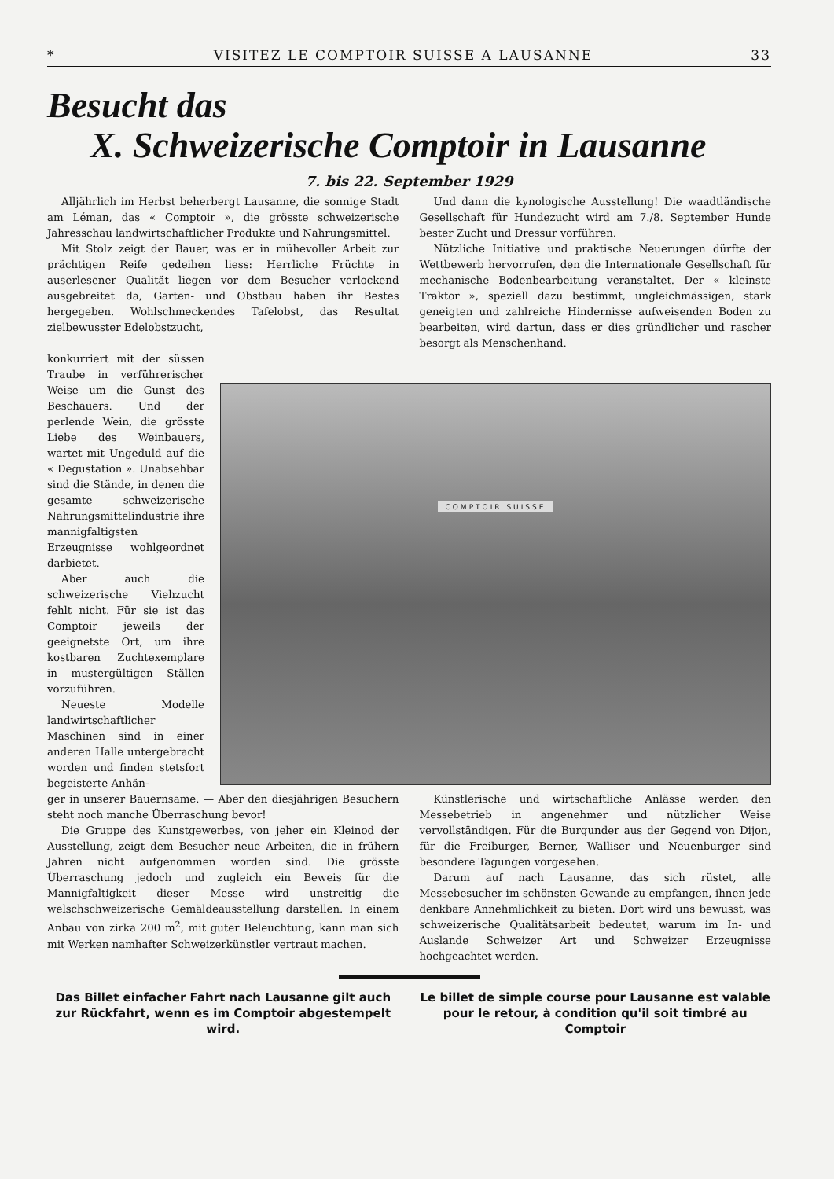* VISITEZ LE COMPTOIR SUISSE A LAUSANNE 33
Besucht das
X. Schweizerische Comptoir in Lausanne
7. bis 22. September 1929
Alljährlich im Herbst beherbergt Lausanne, die sonnige Stadt am Léman, das « Comptoir », die grösste schweizerische Jahresschau landwirtschaftlicher Produkte und Nahrungsmittel.
Mit Stolz zeigt der Bauer, was er in mühevoller Arbeit zur prächtigen Reife gedeihen liess: Herrliche Früchte in auserlesener Qualität liegen vor dem Besucher verlockend ausgebreitet da, Garten- und Obstbau haben ihr Bestes hergegeben. Wohlschmeckendes Tafelobst, das Resultat zielbewusster Edelobstzucht,
Und dann die kynologische Ausstellung! Die waadtländische Gesellschaft für Hundezucht wird am 7./8. September Hunde bester Zucht und Dressur vorführen.
Nützliche Initiative und praktische Neuerungen dürfte der Wettbewerb hervorrufen, den die Internationale Gesellschaft für mechanische Bodenbearbeitung veranstaltet. Der « kleinste Traktor », speziell dazu bestimmt, ungleichmässigen, stark geneigten und zahlreiche Hindernisse aufweisenden Boden zu bearbeiten, wird dartun, dass er dies gründlicher und rascher besorgt als Menschenhand.
konkurriert mit der süssen Traube in verführerischer Weise um die Gunst des Beschauers. Und der perlende Wein, die grösste Liebe des Weinbauers, wartet mit Ungeduld auf die « Degustation ». Unabsehbar sind die Stände, in denen die gesamte schweizerische Nahrungsmittelindustrie ihre mannigfaltigsten Erzeugnisse wohlgeordnet darbietet.
Aber auch die schweizerische Viehzucht fehlt nicht. Für sie ist das Comptoir jeweils der geeignetste Ort, um ihre kostbaren Zuchtexemplare in mustergültigen Ställen vorzuführen.
Neueste Modelle landwirtschaftlicher Maschinen sind in einer anderen Halle untergebracht worden und finden stetsfort begeisterte Anhän-
COMPTOIR SUISSE
ger in unserer Bauernsame. — Aber den diesjährigen Besuchern steht noch manche Überraschung bevor!
Die Gruppe des Kunstgewerbes, von jeher ein Kleinod der Ausstellung, zeigt dem Besucher neue Arbeiten, die in frühern Jahren nicht aufgenommen worden sind. Die grösste Überraschung jedoch und zugleich ein Beweis für die Mannigfaltigkeit dieser Messe wird unstreitig die welschschweizerische Gemäldeausstellung darstellen. In einem Anbau von zirka 200 m<sup>2</sup>, mit guter Beleuchtung, kann man sich mit Werken namhafter Schweizerkünstler vertraut machen.
Künstlerische und wirtschaftliche Anlässe werden den Messebetrieb in angenehmer und nützlicher Weise vervollständigen. Für die Burgunder aus der Gegend von Dijon, für die Freiburger, Berner, Walliser und Neuenburger sind besondere Tagungen vorgesehen.
Darum auf nach Lausanne, das sich rüstet, alle Messebesucher im schönsten Gewande zu empfangen, ihnen jede denkbare Annehmlichkeit zu bieten. Dort wird uns bewusst, was schweizerische Qualitätsarbeit bedeutet, warum im In- und Auslande Schweizer Art und Schweizer Erzeugnisse hochgeachtet werden.
Das Billet einfacher Fahrt nach Lausanne gilt auch zur Rückfahrt, wenn es im Comptoir abgestempelt wird.
Le billet de simple course pour Lausanne est valable pour le retour, à condition qu'il soit timbré au Comptoir